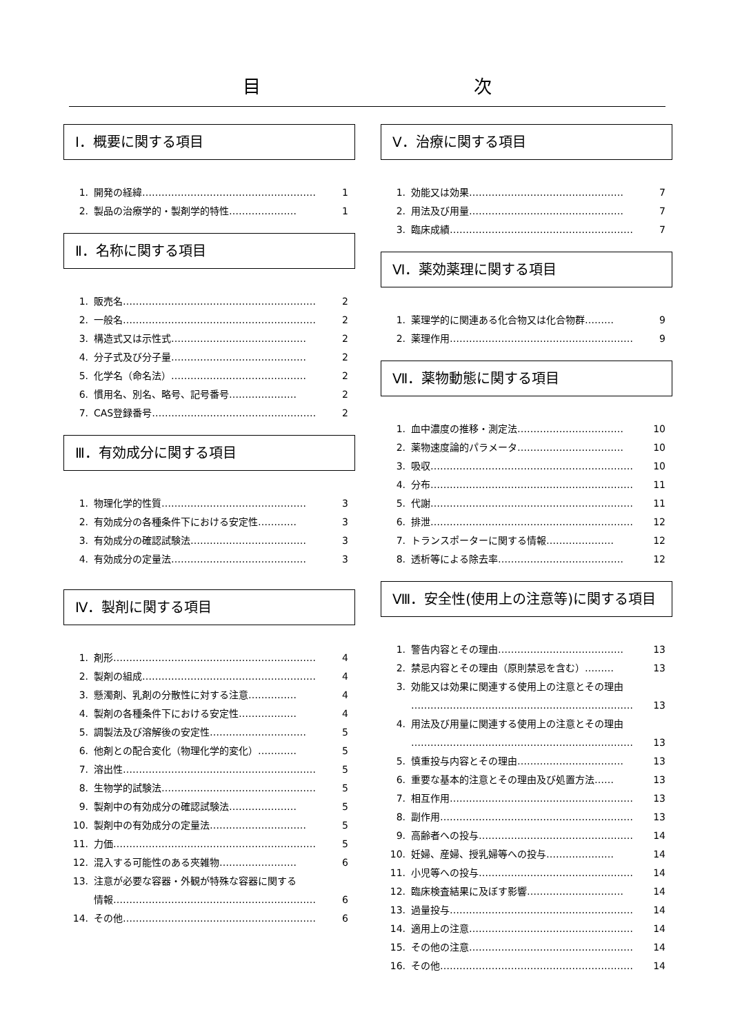目 次
Ⅰ．概要に関する項目
1. 開発の経緯……………………………………………… 1
2. 製品の治療学的・製剤学的特性………………… 1
Ⅱ．名称に関する項目
1. 販売名…………………………………………………… 2
2. 一般名…………………………………………………… 2
3. 構造式又は示性式…………………………………… 2
4. 分子式及び分子量…………………………………… 2
5. 化学名（命名法）…………………………………… 2
6. 慣用名、別名、略号、記号番号………………… 2
7. CAS登録番号…………………………………………… 2
Ⅲ．有効成分に関する項目
1. 物理化学的性質……………………………………… 3
2. 有効成分の各種条件下における安定性………… 3
3. 有効成分の確認試験法……………………………… 3
4. 有効成分の定量法…………………………………… 3
Ⅳ．製剤に関する項目
1. 剤形……………………………………………………… 4
2. 製剤の組成……………………………………………… 4
3. 懸濁剤、乳剤の分散性に対する注意…………… 4
4. 製剤の各種条件下における安定性……………… 4
5. 調製法及び溶解後の安定性………………………… 5
6. 他剤との配合変化（物理化学的変化）………… 5
7. 溶出性…………………………………………………… 5
8. 生物学的試験法………………………………………… 5
9. 製剤中の有効成分の確認試験法………………… 5
10. 製剤中の有効成分の定量法………………………… 5
11. 力価……………………………………………………… 5
12. 混入する可能性のある夾雑物…………………… 6
13. 注意が必要な容器・外観が特殊な容器に関する
情報……………………………………………………… 6
14. その他…………………………………………………… 6
Ⅴ．治療に関する項目
1. 効能又は効果………………………………………… 7
2. 用法及び用量………………………………………… 7
3. 臨床成績………………………………………………… 7
Ⅵ．薬効薬理に関する項目
1. 薬理学的に関連ある化合物又は化合物群……… 9
2. 薬理作用………………………………………………… 9
Ⅶ．薬物動態に関する項目
1. 血中濃度の推移・測定法…………………………… 10
2. 薬物速度論的パラメータ…………………………… 10
3. 吸収……………………………………………………… 10
4. 分布……………………………………………………… 11
5. 代謝……………………………………………………… 11
6. 排泄……………………………………………………… 12
7. トランスポーターに関する情報………………… 12
8. 透析等による除去率………………………………… 12
Ⅷ．安全性(使用上の注意等)に関する項目
1. 警告内容とその理由………………………………… 13
2. 禁忌内容とその理由（原則禁忌を含む）……… 13
3. 効能又は効果に関連する使用上の注意とその理由
…………………………………………………………… 13
4. 用法及び用量に関連する使用上の注意とその理由
…………………………………………………………… 13
5. 慎重投与内容とその理由…………………………… 13
6. 重要な基本的注意とその理由及び処置方法…… 13
7. 相互作用………………………………………………… 13
8. 副作用…………………………………………………… 13
9. 高齢者への投与………………………………………… 14
10. 妊婦、産婦、授乳婦等への投与………………… 14
11. 小児等への投与………………………………………… 14
12. 臨床検査結果に及ぼす影響………………………… 14
13. 過量投与………………………………………………… 14
14. 適用上の注意…………………………………………… 14
15. その他の注意…………………………………………… 14
16. その他…………………………………………………… 14